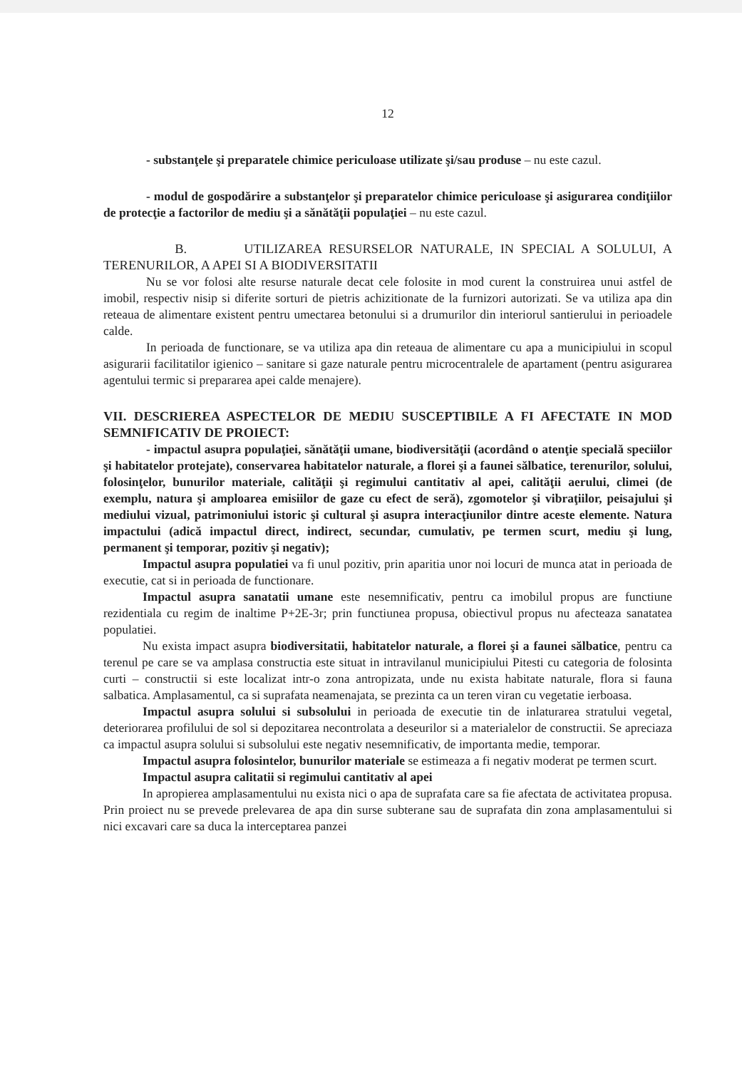12
- substanţele şi preparatele chimice periculoase utilizate şi/sau produse – nu este cazul.
- modul de gospodărire a substanţelor şi preparatelor chimice periculoase şi asigurarea condiţiilor de protecţie a factorilor de mediu şi a sănătăţii populaţiei – nu este cazul.
B. UTILIZAREA RESURSELOR NATURALE, IN SPECIAL A SOLULUI, A TERENURILOR, A APEI SI A BIODIVERSITATII
Nu se vor folosi alte resurse naturale decat cele folosite in mod curent la construirea unui astfel de imobil, respectiv nisip si diferite sorturi de pietris achizitionate de la furnizori autorizati. Se va utiliza apa din reteaua de alimentare existent pentru umectarea betonului si a drumurilor din interiorul santierului in perioadele calde.
In perioada de functionare, se va utiliza apa din reteaua de alimentare cu apa a municipiului in scopul asigurarii facilitatilor igienico – sanitare si gaze naturale pentru microcentralele de apartament (pentru asigurarea agentului termic si prepararea apei calde menajere).
VII. DESCRIEREA ASPECTELOR DE MEDIU SUSCEPTIBILE A FI AFECTATE IN MOD SEMNIFICATIV DE PROIECT:
- impactul asupra populaţiei, sănătăţii umane, biodiversităţii (acordând o atenţie specială speciilor şi habitatelor protejate), conservarea habitatelor naturale, a florei şi a faunei sălbatice, terenurilor, solului, folosinţelor, bunurilor materiale, calităţii şi regimului cantitativ al apei, calităţii aerului, climei (de exemplu, natura şi amploarea emisiilor de gaze cu efect de seră), zgomotelor şi vibraţiilor, peisajului şi mediului vizual, patrimoniului istoric şi cultural şi asupra interacţiunilor dintre aceste elemente. Natura impactului (adică impactul direct, indirect, secundar, cumulativ, pe termen scurt, mediu şi lung, permanent şi temporar, pozitiv şi negativ);
Impactul asupra populatiei va fi unul pozitiv, prin aparitia unor noi locuri de munca atat in perioada de executie, cat si in perioada de functionare.
Impactul asupra sanatatii umane este nesemnificativ, pentru ca imobilul propus are functiune rezidentiala cu regim de inaltime P+2E-3r; prin functiunea propusa, obiectivul propus nu afecteaza sanatatea populatiei.
Nu exista impact asupra biodiversitatii, habitatelor naturale, a florei şi a faunei sălbatice, pentru ca terenul pe care se va amplasa constructia este situat in intravilanul municipiului Pitesti cu categoria de folosinta curti – constructii si este localizat intr-o zona antropizata, unde nu exista habitate naturale, flora si fauna salbatica. Amplasamentul, ca si suprafata neamenajata, se prezinta ca un teren viran cu vegetatie ierboasa.
Impactul asupra solului si subsolului in perioada de executie tin de inlaturarea stratului vegetal, deteriorarea profilului de sol si depozitarea necontrolata a deseurilor si a materialelor de constructii. Se apreciaza ca impactul asupra solului si subsolului este negativ nesemnificativ, de importanta medie, temporar.
Impactul asupra folosintelor, bunurilor materiale se estimeaza a fi negativ moderat pe termen scurt.
Impactul asupra calitatii si regimului cantitativ al apei
In apropierea amplasamentului nu exista nici o apa de suprafata care sa fie afectata de activitatea propusa. Prin proiect nu se prevede prelevarea de apa din surse subterane sau de suprafata din zona amplasamentului si nici excavari care sa duca la interceptarea panzei